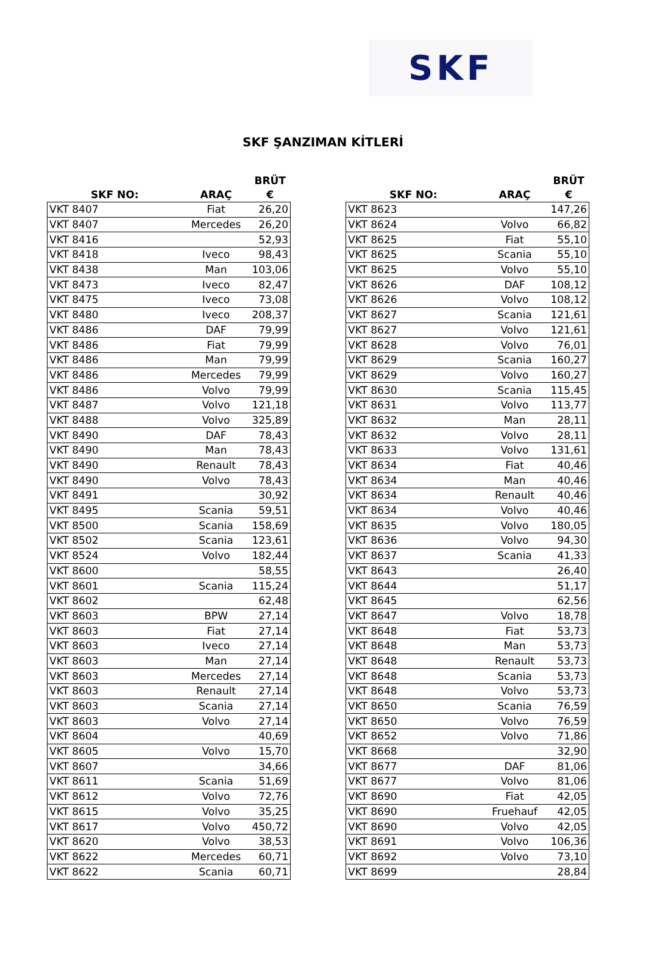SKF
SKF ŞANZIMAN KİTLERİ
| SKF NO: | ARAÇ | BRÜT € |
| --- | --- | --- |
| VKT 8407 | Fiat | 26,20 |
| VKT 8407 | Mercedes | 26,20 |
| VKT 8416 | | 52,93 |
| VKT 8418 | Iveco | 98,43 |
| VKT 8438 | Man | 103,06 |
| VKT 8473 | Iveco | 82,47 |
| VKT 8475 | Iveco | 73,08 |
| VKT 8480 | Iveco | 208,37 |
| VKT 8486 | DAF | 79,99 |
| VKT 8486 | Fiat | 79,99 |
| VKT 8486 | Man | 79,99 |
| VKT 8486 | Mercedes | 79,99 |
| VKT 8486 | Volvo | 79,99 |
| VKT 8487 | Volvo | 121,18 |
| VKT 8488 | Volvo | 325,89 |
| VKT 8490 | DAF | 78,43 |
| VKT 8490 | Man | 78,43 |
| VKT 8490 | Renault | 78,43 |
| VKT 8490 | Volvo | 78,43 |
| VKT 8491 | | 30,92 |
| VKT 8495 | Scania | 59,51 |
| VKT 8500 | Scania | 158,69 |
| VKT 8502 | Scania | 123,61 |
| VKT 8524 | Volvo | 182,44 |
| VKT 8600 | | 58,55 |
| VKT 8601 | Scania | 115,24 |
| VKT 8602 | | 62,48 |
| VKT 8603 | BPW | 27,14 |
| VKT 8603 | Fiat | 27,14 |
| VKT 8603 | Iveco | 27,14 |
| VKT 8603 | Man | 27,14 |
| VKT 8603 | Mercedes | 27,14 |
| VKT 8603 | Renault | 27,14 |
| VKT 8603 | Scania | 27,14 |
| VKT 8603 | Volvo | 27,14 |
| VKT 8604 | | 40,69 |
| VKT 8605 | Volvo | 15,70 |
| VKT 8607 | | 34,66 |
| VKT 8611 | Scania | 51,69 |
| VKT 8612 | Volvo | 72,76 |
| VKT 8615 | Volvo | 35,25 |
| VKT 8617 | Volvo | 450,72 |
| VKT 8620 | Volvo | 38,53 |
| VKT 8622 | Mercedes | 60,71 |
| VKT 8622 | Scania | 60,71 |
| SKF NO: | ARAÇ | BRÜT € |
| --- | --- | --- |
| VKT 8623 | | 147,26 |
| VKT 8624 | Volvo | 66,82 |
| VKT 8625 | Fiat | 55,10 |
| VKT 8625 | Scania | 55,10 |
| VKT 8625 | Volvo | 55,10 |
| VKT 8626 | DAF | 108,12 |
| VKT 8626 | Volvo | 108,12 |
| VKT 8627 | Scania | 121,61 |
| VKT 8627 | Volvo | 121,61 |
| VKT 8628 | Volvo | 76,01 |
| VKT 8629 | Scania | 160,27 |
| VKT 8629 | Volvo | 160,27 |
| VKT 8630 | Scania | 115,45 |
| VKT 8631 | Volvo | 113,77 |
| VKT 8632 | Man | 28,11 |
| VKT 8632 | Volvo | 28,11 |
| VKT 8633 | Volvo | 131,61 |
| VKT 8634 | Fiat | 40,46 |
| VKT 8634 | Man | 40,46 |
| VKT 8634 | Renault | 40,46 |
| VKT 8634 | Volvo | 40,46 |
| VKT 8635 | Volvo | 180,05 |
| VKT 8636 | Volvo | 94,30 |
| VKT 8637 | Scania | 41,33 |
| VKT 8643 | | 26,40 |
| VKT 8644 | | 51,17 |
| VKT 8645 | | 62,56 |
| VKT 8647 | Volvo | 18,78 |
| VKT 8648 | Fiat | 53,73 |
| VKT 8648 | Man | 53,73 |
| VKT 8648 | Renault | 53,73 |
| VKT 8648 | Scania | 53,73 |
| VKT 8648 | Volvo | 53,73 |
| VKT 8650 | Scania | 76,59 |
| VKT 8650 | Volvo | 76,59 |
| VKT 8652 | Volvo | 71,86 |
| VKT 8668 | | 32,90 |
| VKT 8677 | DAF | 81,06 |
| VKT 8677 | Volvo | 81,06 |
| VKT 8690 | Fiat | 42,05 |
| VKT 8690 | Fruehauf | 42,05 |
| VKT 8690 | Volvo | 42,05 |
| VKT 8691 | Volvo | 106,36 |
| VKT 8692 | Volvo | 73,10 |
| VKT 8699 | | 28,84 |